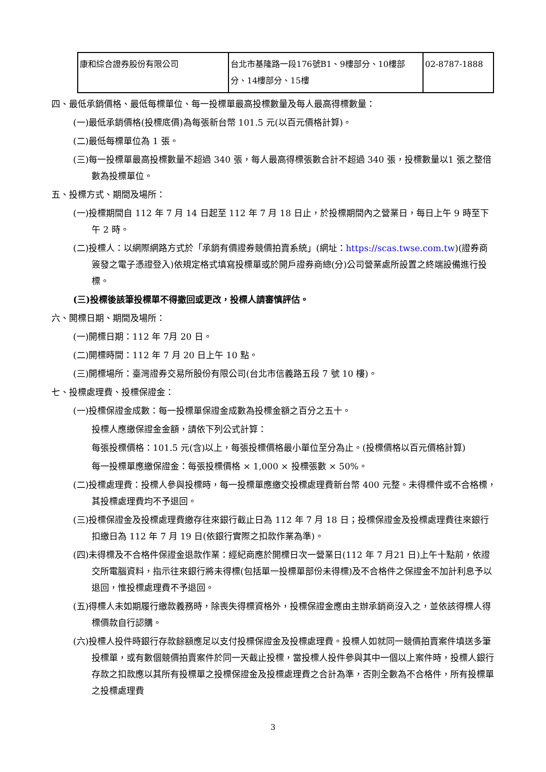| 康和綜合證券股份有限公司 | 台北市基隆路一段176號B1、9樓部分、10樓部分、14樓部分、15樓 | 02-8787-1888 |
四、最低承銷價格、最低每標單位、每一投標單最高投標數量及每人最高得標數量：
(一)最低承銷價格(投標底價)為每張新台幣 101.5 元(以百元價格計算)。
(二)最低每標單位為 1 張。
(三)每一投標單最高投標數量不超過 340 張，每人最高得標張數合計不超過 340 張，投標數量以1 張之整倍數為投標單位。
五、投標方式、期間及場所：
(一)投標期間自 112 年 7 月 14 日起至 112 年 7 月 18 日止，於投標期間內之營業日，每日上午 9 時至下午 2 時。
(二)投標人：以網際網路方式於「承銷有價證券競價拍賣系統」(網址：https://scas.twse.com.tw)(證券商簽發之電子憑證登入)依規定格式填寫投標單或於開戶證券商總(分)公司營業處所設置之終端設備進行投標。
(三)投標後該筆投標單不得撤回或更改，投標人請審慎評估。
六、開標日期、期間及場所：
(一)開標日期：112 年 7月 20 日。
(二)開標時間：112 年 7 月 20 日上午 10 點。
(三)開標場所：臺灣證券交易所股份有限公司(台北市信義路五段 7 號 10 樓)。
七、投標處理費、投標保證金：
(一)投標保證金成數：每一投標單保證金成數為投標金額之百分之五十。
投標人應繳保證金金額，請依下列公式計算：
每張投標價格：101.5 元(含)以上，每張投標價格最小單位至分為止。(投標價格以百元價格計算)
每一投標單應繳保證金：每張投標價格 × 1,000 × 投標張數 × 50%。
(二)投標處理費：投標人參與投標時，每一投標單應繳交投標處理費新台幣 400 元整。未得標件或不合格標，其投標處理費均不予退回。
(三)投標保證金及投標處理費繳存往來銀行截止日為 112 年 7 月 18 日；投標保證金及投標處理費往來銀行扣繳日為 112 年 7 月 19 日(依銀行實際之扣款作業為準)。
(四)未得標及不合格件保證金退款作業：經紀商應於開標日次一營業日(112 年 7 月21 日)上午十點前，依證交所電腦資料，指示往來銀行將未得標(包括單一投標單部份未得標)及不合格件之保證金不加計利息予以退回，惟投標處理費不予退回。
(五)得標人未如期履行繳款義務時，除喪失得標資格外，投標保證金應由主辦承銷商沒入之，並依該得標人得標價款自行認購。
(六)投標人投件時銀行存款餘額應足以支付投標保證金及投標處理費。投標人如就同一競價拍賣案件填送多筆投標單，或有數個競價拍賣案件於同一天截止投標，當投標人投件參與其中一個以上案件時，投標人銀行存款之扣款應以其所有投標單之投標保證金及投標處理費之合計為準，否則全數為不合格件，所有投標單之投標處理費
3